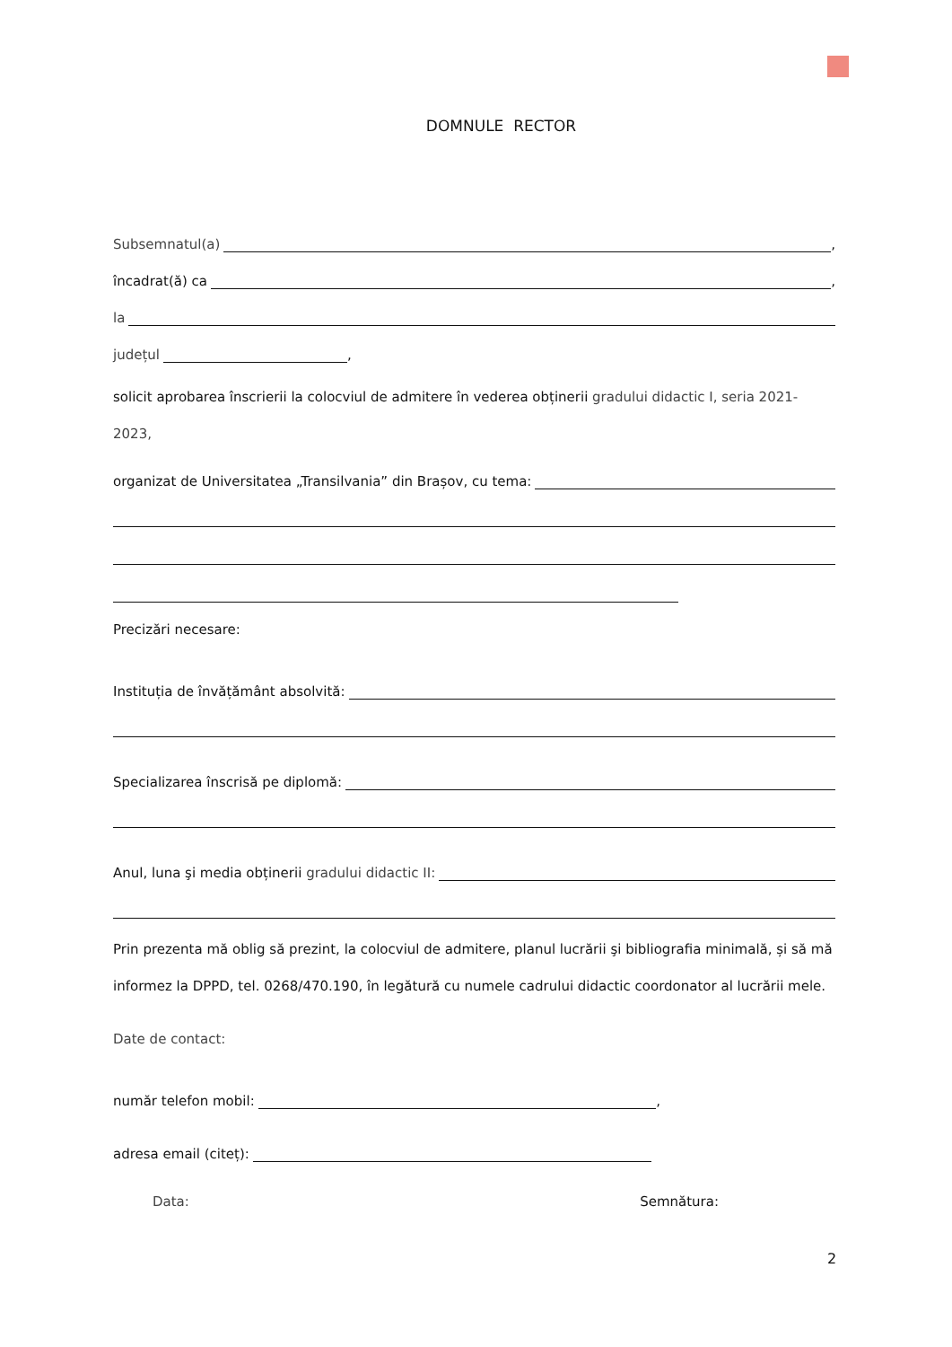DOMNULE RECTOR
Subsemnatul(a) ,
încadrat(ă) ca ,
la
județul ,
solicit aprobarea înscrierii la colocviul de admitere în vederea obținerii gradului didactic I, seria 2021-2023,
organizat de Universitatea „Transilvania” din Brașov, cu tema:
Precizări necesare:
Instituția de învățământ absolvită:
Specializarea înscrisă pe diplomă:
Anul, luna şi media obținerii gradului didactic II:
Prin prezenta mă oblig să prezint, la colocviul de admitere, planul lucrării şi bibliografia minimală, și să mă
informez la DPPD, tel. 0268/470.190, în legătură cu numele cadrului didactic coordonator al lucrării mele.
Date de contact:
număr telefon mobil: ,
adresa email (citeț):
Data: Semnătura:
2